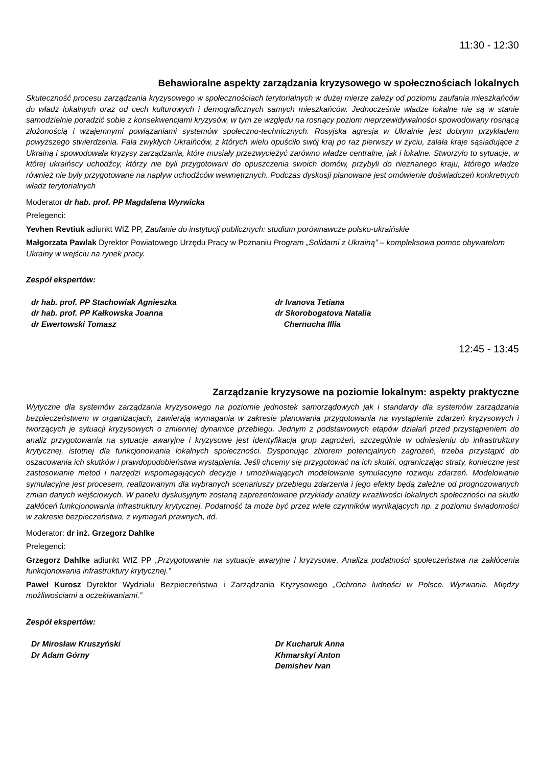11:30 - 12:30
Behawioralne aspekty zarządzania kryzysowego w społecznościach lokalnych
Skuteczność procesu zarządzania kryzysowego w społecznościach terytorialnych w dużej mierze zależy od poziomu zaufania mieszkańców do władz lokalnych oraz od cech kulturowych i demograficznych samych mieszkańców. Jednocześnie władze lokalne nie są w stanie samodzielnie poradzić sobie z konsekwencjami kryzysów, w tym ze względu na rosnący poziom nieprzewidywalności spowodowany rosnącą złożonością i wzajemnymi powiązaniami systemów społeczno-technicznych. Rosyjska agresja w Ukrainie jest dobrym przykładem powyższego stwierdzenia. Fala zwykłych Ukraińców, z których wielu opuściło swój kraj po raz pierwszy w życiu, zalała kraje sąsiadujące z Ukrainą i spowodowała kryzysy zarządzania, które musiały przezwyciężyć zarówno władze centralne, jak i lokalne. Stworzyło to sytuację, w której ukraińscy uchodźcy, którzy nie byli przygotowani do opuszczenia swoich domów, przybyli do nieznanego kraju, którego władze również nie były przygotowane na napływ uchodźców wewnętrznych. Podczas dyskusji planowane jest omówienie doświadczeń konkretnych władz terytorialnych
Moderator dr hab. prof. PP Magdalena Wyrwicka
Prelegenci:
Yevhen Revtiuk adiunkt WIZ PP, Zaufanie do instytucji publicznych: studium porównawcze polsko-ukraińskie
Małgorzata Pawlak Dyrektor Powiatowego Urzędu Pracy w Poznaniu Program „Solidarni z Ukrainą” – kompleksowa pomoc obywatelom Ukrainy w wejściu na rynek pracy.
Zespół ekspertów:
dr hab. prof. PP Stachowiak Agnieszka
dr hab. prof. PP Kałkowska Joanna
dr Ewertowski Tomasz
dr Ivanova Tetiana
dr Skorobogatova Natalia
Chernucha Illia
12:45 - 13:45
Zarządzanie kryzysowe na poziomie lokalnym: aspekty praktyczne
Wytyczne dla systemów zarządzania kryzysowego na poziomie jednostek samorządowych jak i standardy dla systemów zarządzania bezpieczeństwem w organizacjach, zawierają wymagania w zakresie planowania przygotowania na wystąpienie zdarzeń kryzysowych i tworzących je sytuacji kryzysowych o zmiennej dynamice przebiegu. Jednym z podstawowych etapów działań przed przystąpieniem do analiz przygotowania na sytuacje awaryjne i kryzysowe jest identyfikacja grup zagrożeń, szczególnie w odniesieniu do infrastruktury krytycznej, istotnej dla funkcjonowania lokalnych społeczności. Dysponując zbiorem potencjalnych zagrożeń, trzeba przystąpić do oszacowania ich skutków i prawdopodobieństwa wystąpienia. Jeśli chcemy się przygotować na ich skutki, ograniczając straty, konieczne jest zastosowanie metod i narzędzi wspomagających decyzje i umożliwiających modelowanie symulacyjne rozwoju zdarzeń. Modelowanie symulacyjne jest procesem, realizowanym dla wybranych scenariuszy przebiegu zdarzenia i jego efekty będą zależne od prognozowanych zmian danych wejściowych. W panelu dyskusyjnym zostaną zaprezentowane przykłady analizy wrażliwości lokalnych społeczności na skutki zakłóceń funkcjonowania infrastruktury krytycznej. Podatność ta może być przez wiele czynników wynikających np. z poziomu świadomości w zakresie bezpieczeństwa, z wymagań prawnych, itd.
Moderator: dr inż. Grzegorz Dahlke
Prelegenci:
Grzegorz Dahlke adiunkt WIZ PP „Przygotowanie na sytuacje awaryjne i kryzysowe. Analiza podatności społeczeństwa na zakłócenia funkcjonowania infrastruktury krytycznej.”
Paweł Kurosz Dyrektor Wydziału Bezpieczeństwa i Zarządzania Kryzysowego „Ochrona ludności w Polsce. Wyzwania. Między możliwościami a oczekiwaniami.”
Zespół ekspertów:
Dr Mirosław Kruszyński
Dr Adam Górny
Dr Kucharuk Anna
Khmarskyi Anton
Demishev Ivan